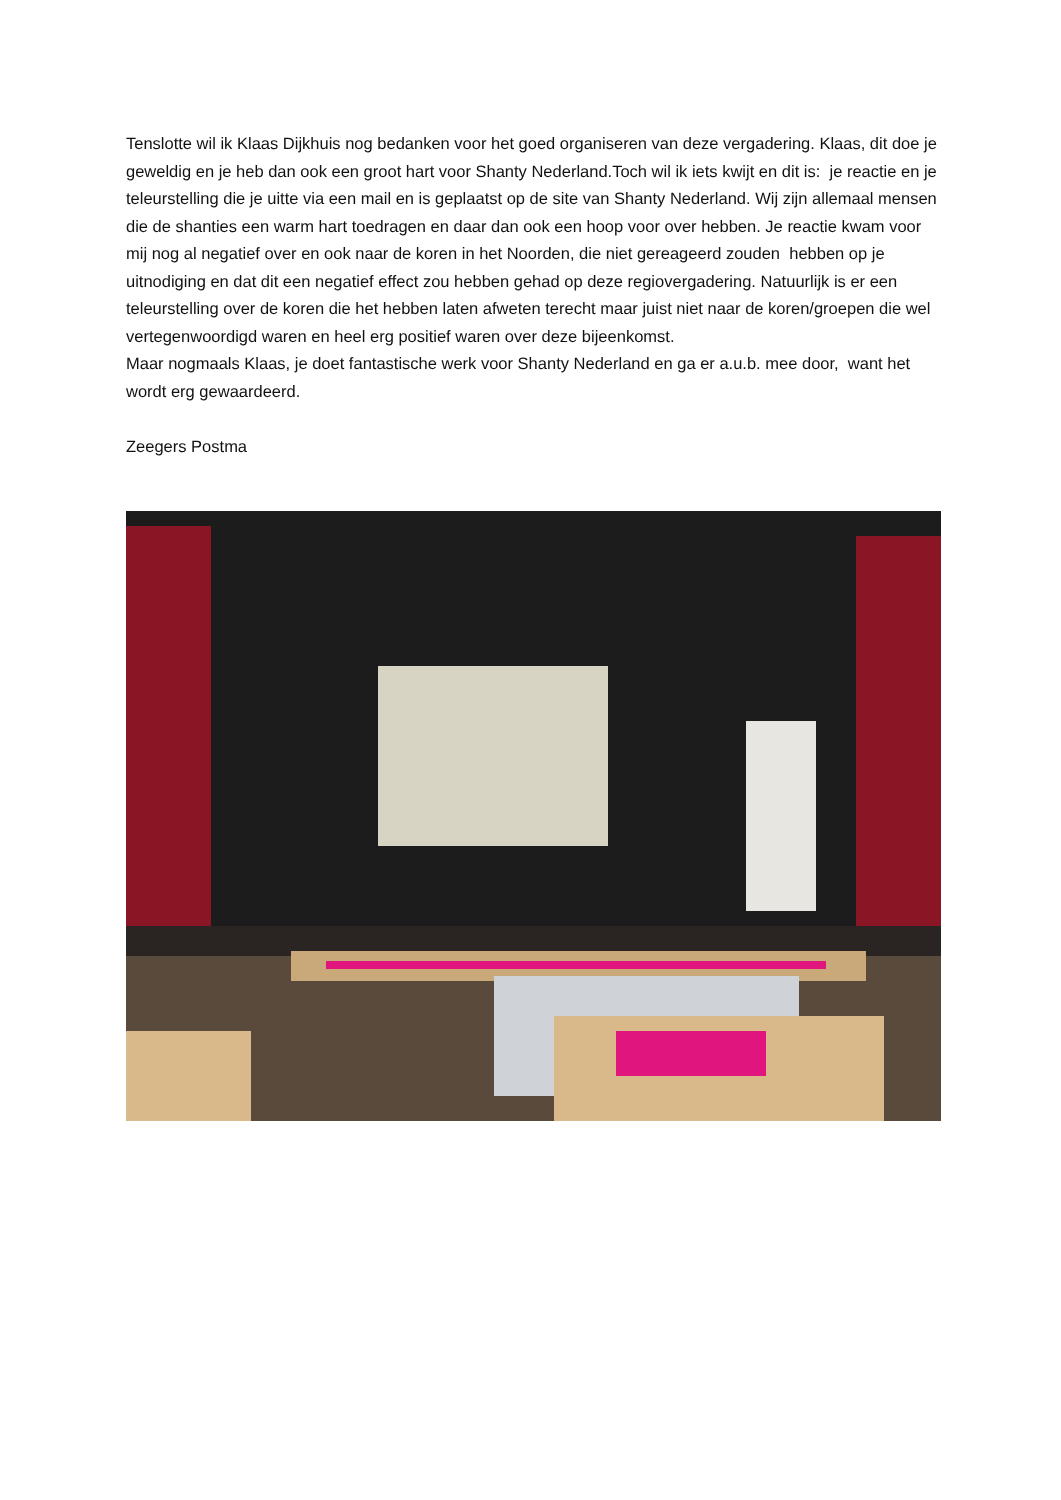Tenslotte wil ik Klaas Dijkhuis nog bedanken voor het goed organiseren van deze vergadering. Klaas, dit doe je geweldig en je heb dan ook een groot hart voor Shanty Nederland.Toch wil ik iets kwijt en dit is: je reactie en je teleurstelling die je uitte via een mail en is geplaatst op de site van Shanty Nederland. Wij zijn allemaal mensen die de shanties een warm hart toedragen en daar dan ook een hoop voor over hebben. Je reactie kwam voor mij nog al negatief over en ook naar de koren in het Noorden, die niet gereageerd zouden hebben op je uitnodiging en dat dit een negatief effect zou hebben gehad op deze regiovergadering. Natuurlijk is er een teleurstelling over de koren die het hebben laten afweten terecht maar juist niet naar de koren/groepen die wel vertegenwoordigd waren en heel erg positief waren over deze bijeenkomst.
Maar nogmaals Klaas, je doet fantastische werk voor Shanty Nederland en ga er a.u.b. mee door, want het wordt erg gewaardeerd.
Zeegers Postma